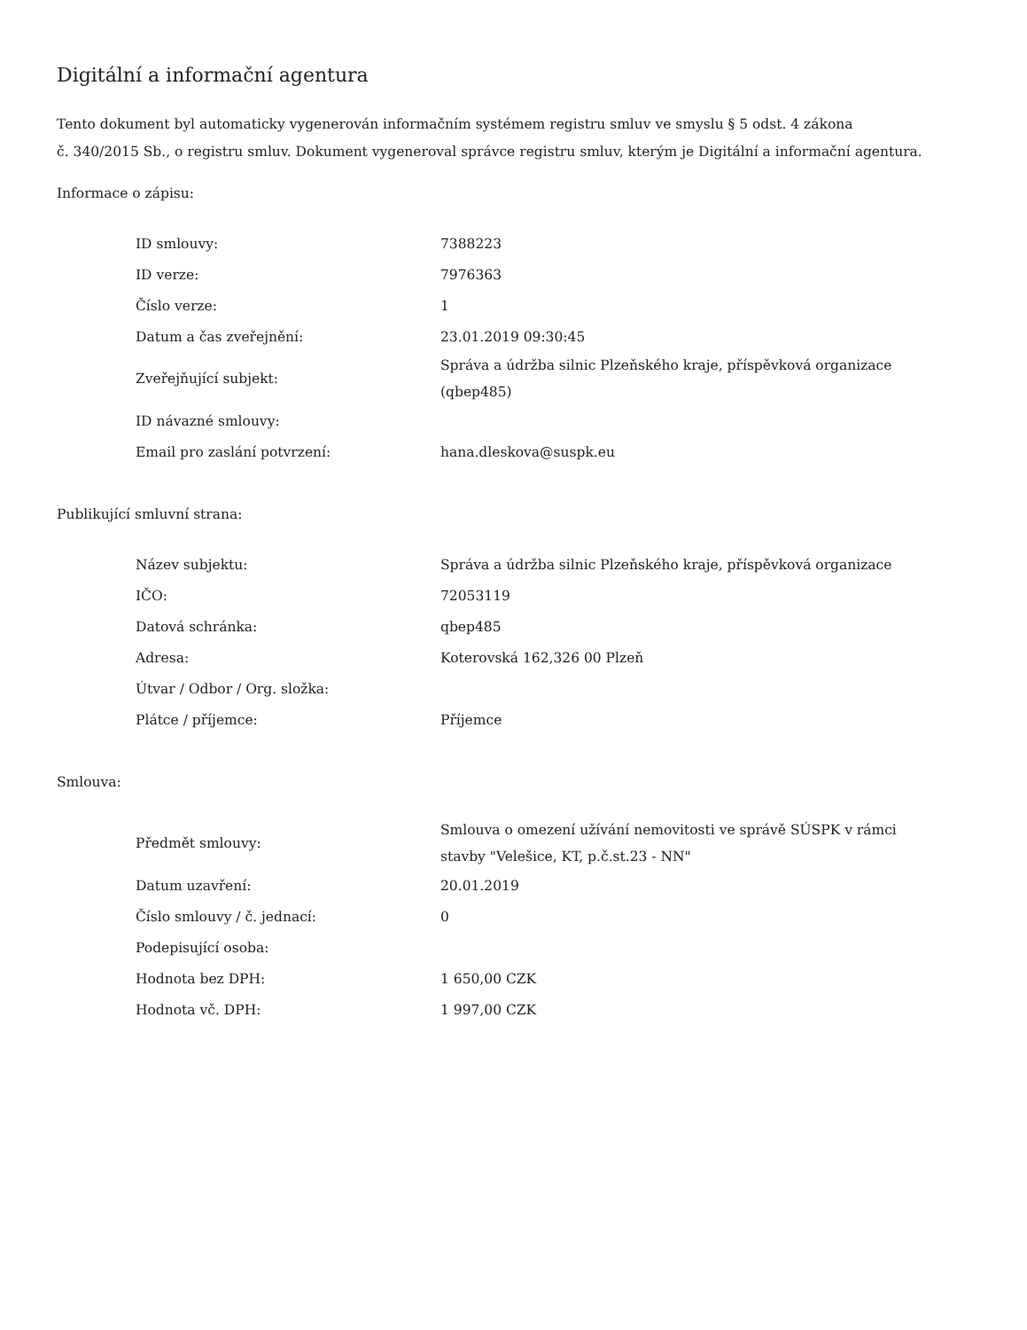Digitální a informační agentura
Tento dokument byl automaticky vygenerován informačním systémem registru smluv ve smyslu § 5 odst. 4 zákona
č. 340/2015 Sb., o registru smluv. Dokument vygeneroval správce registru smluv, kterým je Digitální a informační agentura.
Informace o zápisu:
| ID smlouvy: | 7388223 |
| ID verze: | 7976363 |
| Číslo verze: | 1 |
| Datum a čas zveřejnění: | 23.01.2019 09:30:45 |
| Zveřejňující subjekt: | Správa a údržba silnic Plzeňského kraje, příspěvková organizace (qbep485) |
| ID návazné smlouvy: | |
| Email pro zaslání potvrzení: | hana.dleskova@suspk.eu |
Publikující smluvní strana:
| Název subjektu: | Správa a údržba silnic Plzeňského kraje, příspěvková organizace |
| IČO: | 72053119 |
| Datová schránka: | qbep485 |
| Adresa: | Koterovská 162,326 00 Plzeň |
| Útvar / Odbor / Org. složka: | |
| Plátce / příjemce: | Příjemce |
Smlouva:
| Předmět smlouvy: | Smlouva o omezení užívání nemovitosti ve správě SÚSPK v rámci stavby "Velešice, KT, p.č.st.23 - NN" |
| Datum uzavření: | 20.01.2019 |
| Číslo smlouvy / č. jednací: | 0 |
| Podepisující osoba: | |
| Hodnota bez DPH: | 1 650,00 CZK |
| Hodnota vč. DPH: | 1 997,00 CZK |